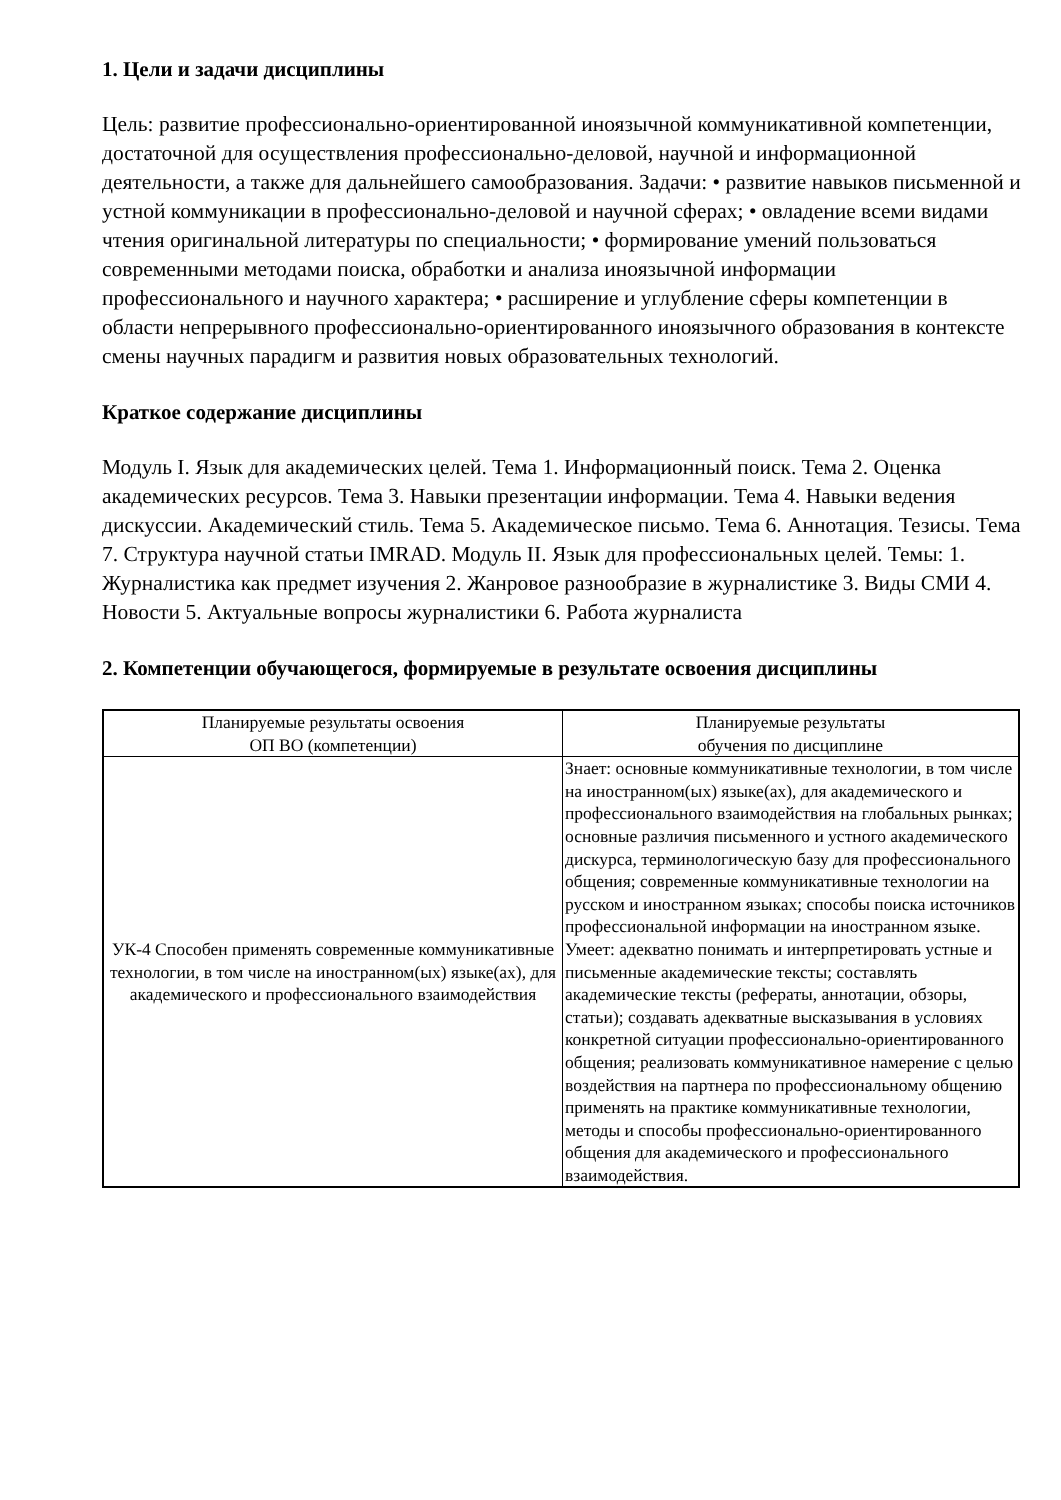1. Цели и задачи дисциплины
Цель: развитие профессионально-ориентированной иноязычной коммуникативной компетенции, достаточной для осуществления профессионально-деловой, научной и информационной деятельности, а также для дальнейшего самообразования. Задачи: • развитие навыков письменной и устной коммуникации в профессионально-деловой и научной сферах; • овладение всеми видами чтения оригинальной литературы по специальности; • формирование умений пользоваться современными методами поиска, обработки и анализа иноязычной информации профессионального и научного характера; • расширение и углубление сферы компетенции в области непрерывного профессионально-ориентированного иноязычного образования в контексте смены научных парадигм и развития новых образовательных технологий.
Краткое содержание дисциплины
Модуль I. Язык для академических целей. Тема 1. Информационный поиск. Тема 2. Оценка академических ресурсов. Тема 3. Навыки презентации информации. Тема 4. Навыки ведения дискуссии. Академический стиль. Тема 5. Академическое письмо. Тема 6. Аннотация. Тезисы. Тема 7. Структура научной статьи IMRAD. Модуль II. Язык для профессиональных целей. Темы: 1. Журналистика как предмет изучения 2. Жанровое разнообразие в журналистике 3. Виды СМИ 4. Новости 5. Актуальные вопросы журналистики 6. Работа журналиста
2. Компетенции обучающегося, формируемые в результате освоения дисциплины
| Планируемые результаты освоения ОП ВО (компетенции) | Планируемые результаты обучения по дисциплине |
| --- | --- |
| УК-4 Способен применять современные коммуникативные технологии, в том числе на иностранном(ых) языке(ах), для академического и профессионального взаимодействия | Знает: основные коммуникативные технологии, в том числе на иностранном(ых) языке(ах), для академического и профессионального взаимодействия на глобальных рынках; основные различия письменного и устного академического дискурса, терминологическую базу для профессионального общения; современные коммуникативные технологии на русском и иностранном языках; способы поиска источников профессиональной информации на иностранном языке. Умеет: адекватно понимать и интерпретировать устные и письменные академические тексты; составлять академические тексты (рефераты, аннотации, обзоры, статьи); создавать адекватные высказывания в условиях конкретной ситуации профессионально-ориентированного общения; реализовать коммуникативное намерение с целью воздействия на партнера по профессиональному общению применять на практике коммуникативные технологии, методы и способы профессионально-ориентированного общения для академического и профессионального взаимодействия. |